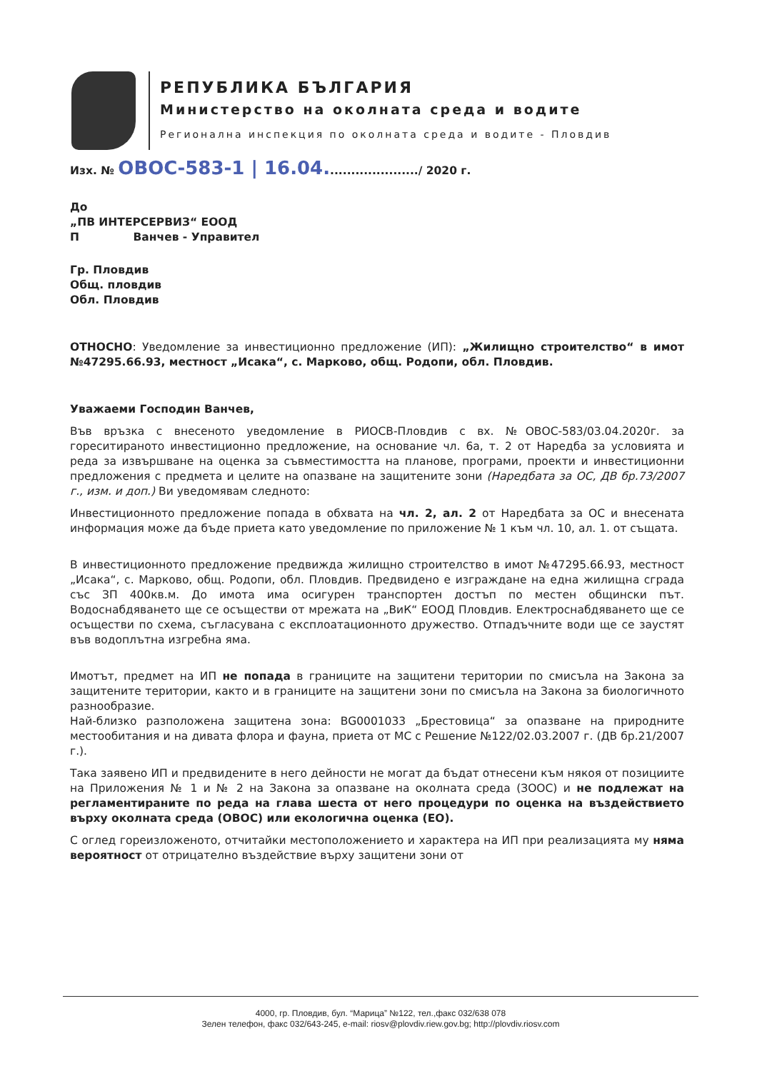РЕПУБЛИКА БЪЛГАРИЯ
Министерство на околната среда и водите
Регионална инспекция по околната среда и водите - Пловдив
Изх. № ОВОС-583-1 | 16.04....................../ 2020 г.
До
„ПВ ИНТЕРСЕРВИЗ“ ЕООД
П Ванчев - Управител
Гр. Пловдив
Общ. пловдив
Обл. Пловдив
ОТНОСНО: Уведомление за инвестиционно предложение (ИП): „Жилищно строителство“ в имот №47295.66.93, местност „Исака“, с. Марково, общ. Родопи, обл. Пловдив.
Уважаеми Господин Ванчев,
Във връзка с внесеното уведомление в РИОСВ-Пловдив с вх. №ОВОС-583/03.04.2020г. за гореситираното инвестиционно предложение, на основание чл. 6а, т. 2 от Наредба за условията и реда за извършване на оценка за съвместимостта на планове, програми, проекти и инвестиционни предложения с предмета и целите на опазване на защитените зони (Наредбата за ОС, ДВ бр.73/2007 г., изм. и доп.) Ви уведомявам следното:
Инвестиционното предложение попада в обхвата на чл. 2, ал. 2 от Наредбата за ОС и внесената информация може да бъде приета като уведомление по приложение № 1 към чл. 10, ал. 1. от същата.
В инвестиционното предложение предвижда жилищно строителство в имот №47295.66.93, местност „Исака“, с. Марково, общ. Родопи, обл. Пловдив. Предвидено е изграждане на една жилищна сграда със ЗП 400кв.м. До имота има осигурен транспортен достъп по местен общински път. Водоснабдяването ще се осъществи от мрежата на „ВиК“ ЕООД Пловдив. Електроснабдяването ще се осъществи по схема, съгласувана с експлоатационното дружество. Отпадъчните води ще се заустят във водоплътна изгребна яма.
Имотът, предмет на ИП не попада в границите на защитени територии по смисъла на Закона за защитените територии, както и в границите на защитени зони по смисъла на Закона за биологичното разнообразие.
Най-близко разположена защитена зона: BG0001033 „Брестовица“ за опазване на природните местообитания и на дивата флора и фауна, приета от МС с Решение №122/02.03.2007 г. (ДВ бр.21/2007 г.).
Така заявено ИП и предвидените в него дейности не могат да бъдат отнесени към някоя от позициите на Приложения № 1 и № 2 на Закона за опазване на околната среда (ЗООС) и не подлежат на регламентираните по реда на глава шеста от него процедури по оценка на въздействието върху околната среда (ОВОС) или екологична оценка (ЕО).
С оглед гореизложеното, отчитайки местоположението и характера на ИП при реализацията му няма вероятност от отрицателно въздействие върху защитени зони от
4000, гр. Пловдив, бул. “Марица” №122, тел.,факс 032/638 078
Зелен телефон, факс 032/643-245, e-mail: riosv@plovdiv.riew.gov.bg; http://plovdiv.riosv.com